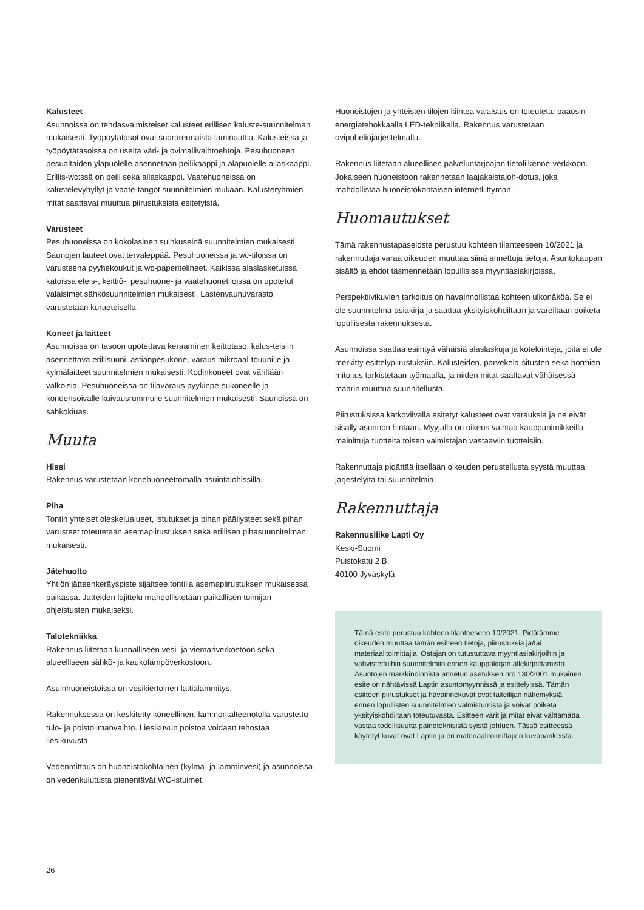Kalusteet
Asunnoissa on tehdasvalmisteiset kalusteet erillisen kaluste-suunnitelman mukaisesti. Työpöytätasot ovat suorareunaista laminaattia. Kalusteissa ja työpöytätasoissa on useita väri- ja ovimallivaihtoehtoja. Pesuhuoneen pesualtaiden yläpuolelle asennetaan peilikaappi ja alapuolelle allaskaappi. Erillis-wc:ssä on peili sekä allaskaappi. Vaatehuoneissa on kalustelevyhyllyt ja vaate-tangot suunnitelmien mukaan. Kalusteryhmien mitat saattavat muuttua piirustuksista esitetyistä.
Varusteet
Pesuhuoneissa on kokolasinen suihkuseinä suunnitelmien mukaisesti. Saunojen lauteet ovat tervaleppää. Pesuhuoneissa ja wc-tiloissa on varusteena pyyhekoukut ja wc-paperitelineet. Kaikissa alaslasketuissa katoissa eteis-, keittiö-, pesuhuone- ja vaatehuonetiloissa on upotetut valaisimet sähkösuunnitelmien mukaisesti. Lastenvaunuvarasto varustetaan kuraeteisellä.
Koneet ja laitteet
Asunnoissa on tasoon upotettava keraaminen keittotaso, kalus-teisiin asennettava erillisuuni, astianpesukone, varaus mikroaal-touunille ja kylmälaitteet suunnitelmien mukaisesti. Kodinkoneet ovat väriltään valkoisia. Pesuhuoneissa on tilavaraus pyykinpe-sukoneelle ja kondensoivalle kuivausrummulle suunnitelmien mukaisesti. Saunoissa on sähkökiuas.
Muuta
Hissi
Rakennus varustetaan konehuoneettomalla asuintalohissillä.
Piha
Tontin yhteiset oleskelualueet, istutukset ja pihan päällysteet sekä pihan varusteet toteutetaan asemapiirustuksen sekä erillisen pihasuunnitelman mukaisesti.
Jätehuolto
Yhtiön jätteenkeräyspiste sijaitsee tontilla asemapiirustuksen mukaisessa paikassa. Jätteiden lajittelu mahdollistetaan paikallisen toimijan ohjeistusten mukaiseksi.
Talotekniikka
Rakennus liitetään kunnalliseen vesi- ja viemäriverkostoon sekä alueelliseen sähkö- ja kaukolämpöverkostoon.
Asuinhuoneistoissa on vesikiertoinen lattialämmitys.
Rakennuksessa on keskitetty koneellinen, lämmöntalteenotolla varustettu tulo- ja poistoilmanvaihto. Liesikuvun poistoa voidaan tehostaa liesikuvusta.
Vedenmittaus on huoneistokohtainen (kylmä- ja lämminvesi) ja asunnoissa on vedenkulutusta pienentävät WC-istuimet.
Huoneistojen ja yhteisten tilojen kiinteä valaistus on toteutettu pääosin energiatehokkaalla LED-tekniikalla. Rakennus varustetaan ovipuhelinjärjestelmällä.
Rakennus liitetään alueellisen palveluntarjoajan tietoliikenne-verkkoon. Jokaiseen huoneistoon rakennetaan laajakaistajoh-dotus, joka mahdollistaa huoneistokohtaisen internetliittymän.
Huomautukset
Tämä rakennustapaseloste perustuu kohteen tilanteeseen 10/2021 ja rakennuttaja varaa oikeuden muuttaa siinä annettuja tietoja. Asuntokaupan sisältö ja ehdot täsmennetään lopullisissa myyntiasiakirjoissa.
Perspektiivikuvien tarkoitus on havainnollistaa kohteen ulkonäköä. Se ei ole suunnitelma-asiakirja ja saattaa yksityiskohdiltaan ja väreiltään poiketa lopullisesta rakennuksesta.
Asunnoissa saattaa esiintyä vähäisiä alaslaskuja ja kotelointeja, joita ei ole merkitty esittelypiirustuksiin. Kalusteiden, parvekela-situsten sekä hormien mitoitus tarkistetaan työmaalla, ja niiden mitat saattavat vähäisessä määrin muuttua suunnitellusta.
Piirustuksissa katkoviivalla esitetyt kalusteet ovat varauksia ja ne eivät sisälly asunnon hintaan. Myyjällä on oikeus vaihtaa kauppanimikkeillä mainittuja tuotteita toisen valmistajan vastaaviin tuotteisiin.
Rakennuttaja pidättää itsellään oikeuden perustellusta syystä muuttaa järjestelyitä tai suunnitelmia.
Rakennuttaja
Rakennusliike Lapti Oy
Keski-Suomi
Puistokatu 2 B,
40100 Jyväskylä
Tämä esite perustuu kohteen tilanteeseen 10/2021. Pidätämme oikeuden muuttaa tämän esitteen tietoja, piirustuksia ja/tai materiaalitoimittajia. Ostajan on tutustuttava myyntiasiakirjoihin ja vahvistettuihin suunnitelmiin ennen kauppakirjan allekirjoittamista. Asuntojen markkinoinnista annetun asetuksen nro 130/2001 mukainen esite on nähtävissä Laptin asuntomyynnissä ja esittelyissä. Tämän esitteen piirustukset ja havainnekuvat ovat taiteilijan näkemyksiä ennen lopullisten suunnitelmien valmistumista ja voivat poiketa yksityiskohdiltaan toteutuvasta. Esitteen värit ja mitat eivät välttämättä vastaa todellisuutta painoteknisistä syistä johtuen. Tässä esitteessä käytetyt kuvat ovat Laptin ja eri materiaalitoimittajien kuvapankeista.
26